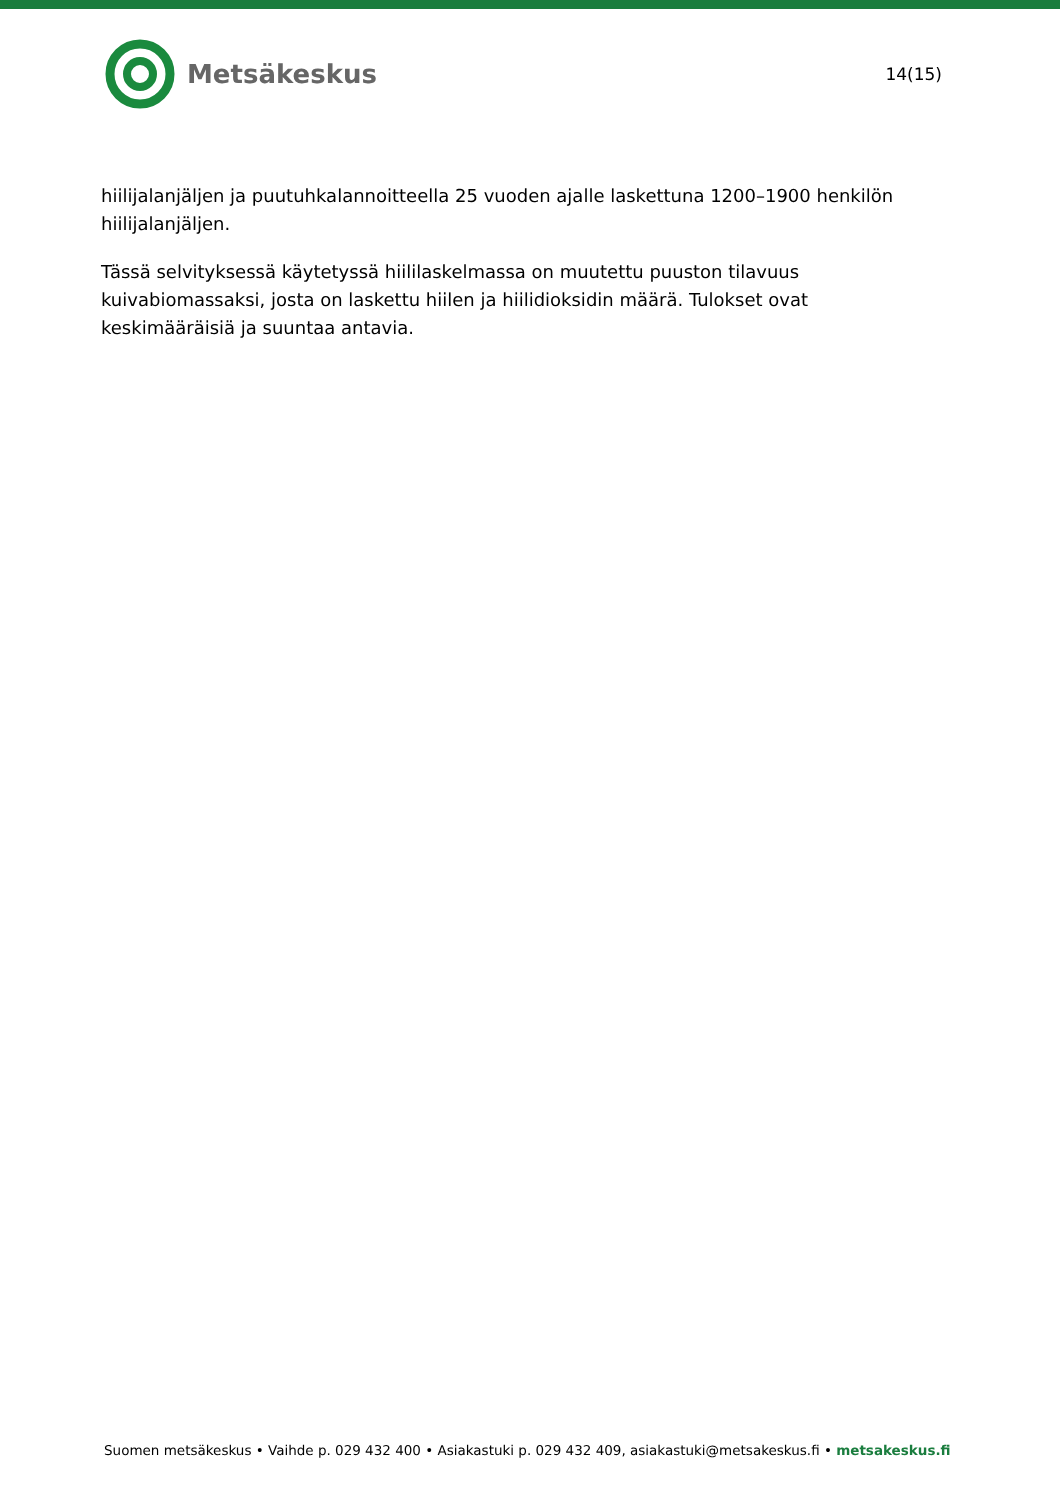Metsäkeskus
14(15)
hiilijalanjäljen ja puutuhkalannoitteella 25 vuoden ajalle laskettuna 1200–1900 henkilön hiilijalanjäljen.
Tässä selvityksessä käytetyssä hiililaskelmassa on muutettu puuston tilavuus kuivabiomassaksi, josta on laskettu hiilen ja hiilidioksidin määrä. Tulokset ovat keskimääräisiä ja suuntaa antavia.
Suomen metsäkeskus • Vaihde p. 029 432 400 • Asiakastuki p. 029 432 409, asiakastuki@metsakeskus.fi • metsakeskus.fi